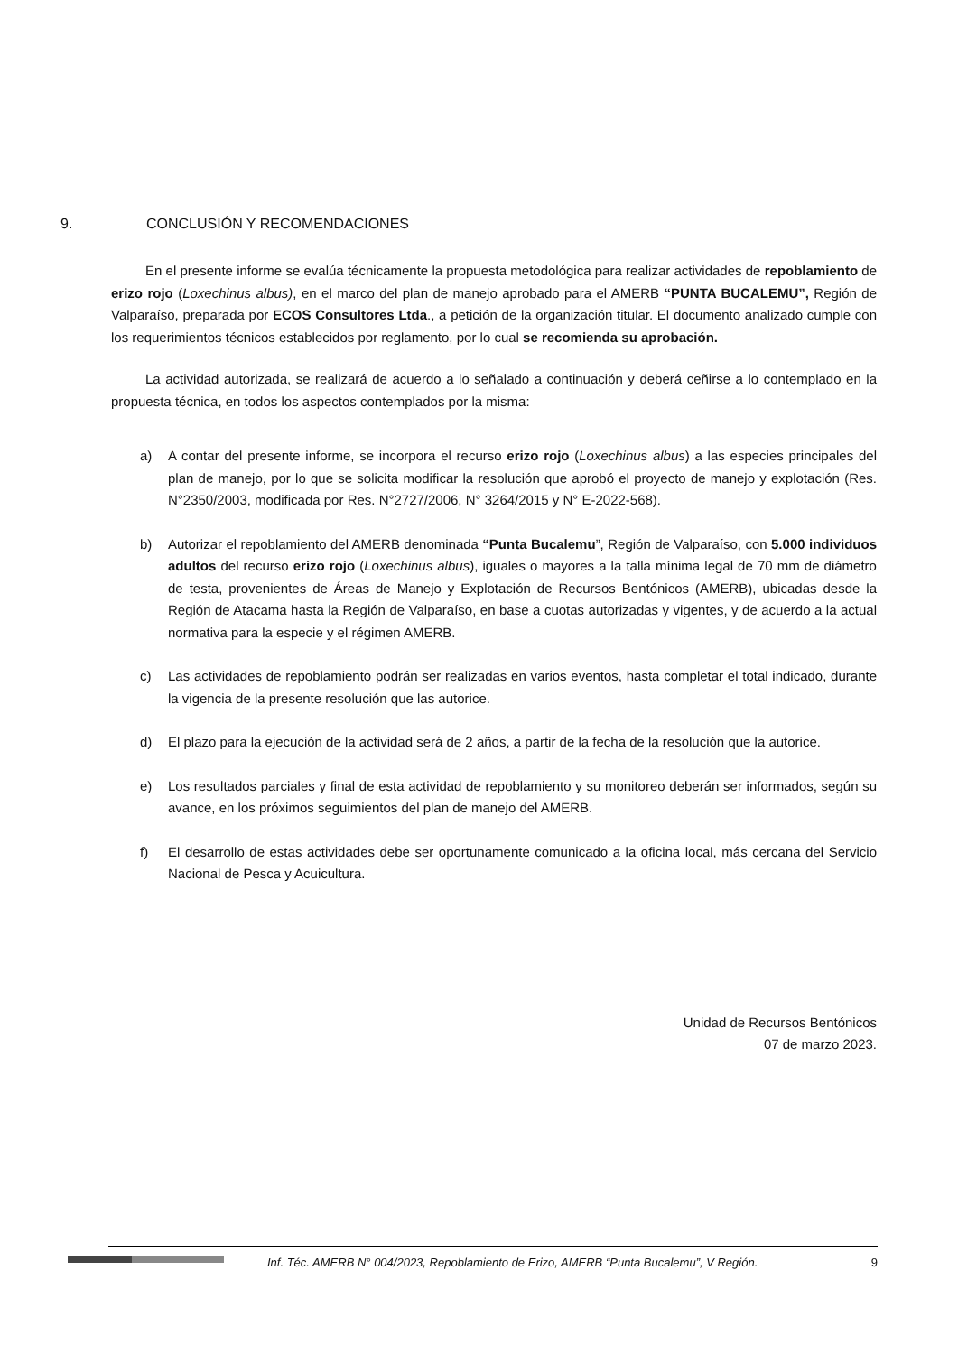9. CONCLUSIÓN Y RECOMENDACIONES
En el presente informe se evalúa técnicamente la propuesta metodológica para realizar actividades de repoblamiento de erizo rojo (Loxechinus albus), en el marco del plan de manejo aprobado para el AMERB “PUNTA BUCALEMU”, Región de Valparaíso, preparada por ECOS Consultores Ltda., a petición de la organización titular. El documento analizado cumple con los requerimientos técnicos establecidos por reglamento, por lo cual se recomienda su aprobación.
La actividad autorizada, se realizará de acuerdo a lo señalado a continuación y deberá ceñirse a lo contemplado en la propuesta técnica, en todos los aspectos contemplados por la misma:
a) A contar del presente informe, se incorpora el recurso erizo rojo (Loxechinus albus) a las especies principales del plan de manejo, por lo que se solicita modificar la resolución que aprobó el proyecto de manejo y explotación (Res. N°2350/2003, modificada por Res. N°2727/2006, N° 3264/2015 y N° E-2022-568).
b) Autorizar el repoblamiento del AMERB denominada “Punta Bucalemu”, Región de Valparaíso, con 5.000 individuos adultos del recurso erizo rojo (Loxechinus albus), iguales o mayores a la talla mínima legal de 70 mm de diámetro de testa, provenientes de Áreas de Manejo y Explotación de Recursos Bentónicos (AMERB), ubicadas desde la Región de Atacama hasta la Región de Valparaíso, en base a cuotas autorizadas y vigentes, y de acuerdo a la actual normativa para la especie y el régimen AMERB.
c) Las actividades de repoblamiento podrán ser realizadas en varios eventos, hasta completar el total indicado, durante la vigencia de la presente resolución que las autorice.
d) El plazo para la ejecución de la actividad será de 2 años, a partir de la fecha de la resolución que la autorice.
e) Los resultados parciales y final de esta actividad de repoblamiento y su monitoreo deberán ser informados, según su avance, en los próximos seguimientos del plan de manejo del AMERB.
f) El desarrollo de estas actividades debe ser oportunamente comunicado a la oficina local, más cercana del Servicio Nacional de Pesca y Acuicultura.
Unidad de Recursos Bentónicos
07 de marzo 2023.
Inf. Téc. AMERB N° 004/2023, Repoblamiento de Erizo, AMERB “Punta Bucalemu”, V Región. 9